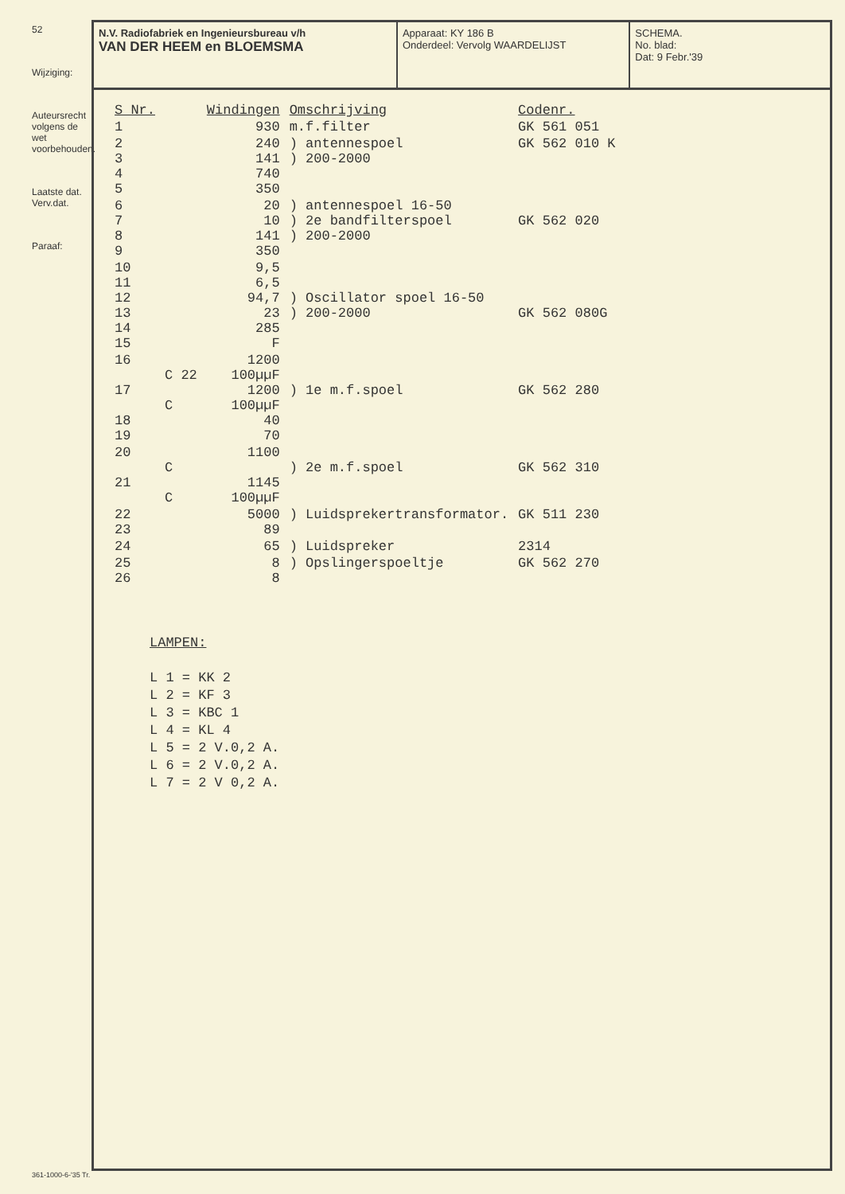52
Wijziging:
Auteursrecht volgens de wet voorbehouden.
Laatste dat.
Verv.dat.
Paraaf:
N.V. Radiofabriek en Ingenieursbureau v/h
VAN DER HEEM en BLOEMSMA
Apparaat: KY 186 B
Onderdeel: Vervolg WAARDELIJST
SCHEMA.
No. blad:
Dat: 9 Febr.'39
| S Nr. | | Windingen | Omschrijving | Codenr. |
| --- | --- | --- | --- | --- |
| 1 | | 930 | m.f.filter | GK 561 051 |
| 2 3 4 5 | | 240 141 740 350 | ) antennespoel ) 200-2000 | GK 562 010 K |
| 6 7 8 9 | | 20 10 141 350 | ) antennespoel 16-50 ) 2e bandfilterspoel ) 200-2000 | GK 562 020 |
| 10 11 12 13 14 15 | | 9,5 6,5 94,7 23 285 F | ) Oscillator spoel 16-50 ) 200-2000 | GK 562 080G |
| 16 17 18 19 | C 22 C | 1200 100µµF 1200 100µµF 40 70 | ) 1e m.f.spoel | GK 562 280 |
| 20 21 | C C | 1100 1145 100µµF | ) 2e m.f.spoel | GK 562 310 |
| 22 23 | | 5000 89 | ) Luidsprekertransformator. | GK 511 230 |
| 24 | | 65 | ) Luidspreker | 2314 |
| 25 26 | | 8 8 | ) Opslingerspoeltje | GK 562 270 |
LAMPEN:
L 1 = KK 2
L 2 = KF 3
L 3 = KBC 1
L 4 = KL 4
L 5 = 2 V.0,2 A.
L 6 = 2 V.0,2 A.
L 7 = 2 V 0,2 A.
361-1000-6-'35 Tr.